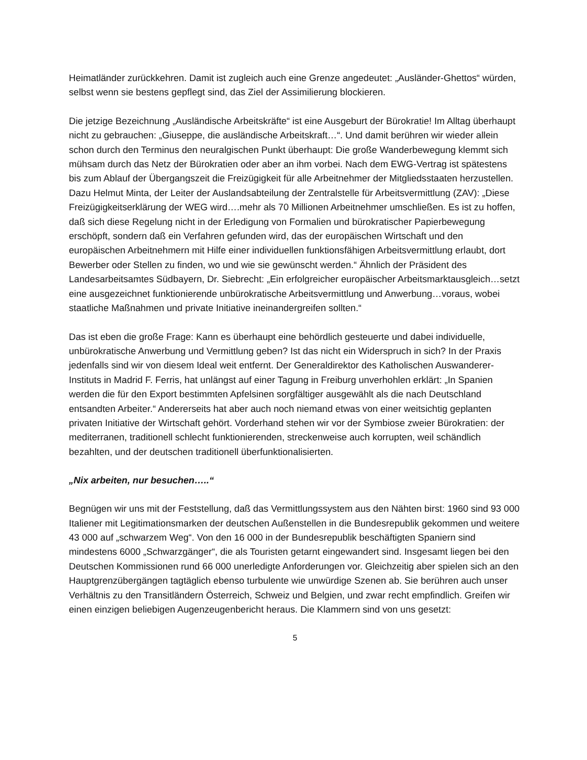Heimatländer zurückkehren. Damit ist zugleich auch eine Grenze angedeutet: „Ausländer-Ghettos“ würden, selbst wenn sie bestens gepflegt sind, das Ziel der Assimilierung blockieren.
Die jetzige Bezeichnung „Ausländische Arbeitskräfte“ ist eine Ausgeburt der Bürokratie! Im Alltag überhaupt nicht zu gebrauchen: „Giuseppe, die ausländische Arbeitskraft…“. Und damit berühren wir wieder allein schon durch den Terminus den neuralgischen Punkt überhaupt: Die große Wanderbewegung klemmt sich mühsam durch das Netz der Bürokratien oder aber an ihm vorbei. Nach dem EWG-Vertrag ist spätestens bis zum Ablauf der Übergangszeit die Freizügigkeit für alle Arbeitnehmer der Mitgliedsstaaten herzustellen. Dazu Helmut Minta, der Leiter der Auslandsabteilung der Zentralstelle für Arbeitsvermittlung (ZAV): „Diese Freizügigkeitserklärung der WEG wird….mehr als 70 Millionen Arbeitnehmer umschließen. Es ist zu hoffen, daß sich diese Regelung nicht in der Erledigung von Formalien und bürokratischer Papierbewegung erschöpft, sondern daß ein Verfahren gefunden wird, das der europäischen Wirtschaft und den europäischen Arbeitnehmern mit Hilfe einer individuellen funktionsfähigen Arbeitsvermittlung erlaubt, dort Bewerber oder Stellen zu finden, wo und wie sie gewünscht werden.“ Ähnlich der Präsident des Landesarbeitsamtes Südbayern, Dr. Siebrecht: „Ein erfolgreicher europäischer Arbeitsmarktausgleich…setzt eine ausgezeichnet funktionierende unbürokratische Arbeitsvermittlung und Anwerbung…voraus, wobei staatliche Maßnahmen und private Initiative ineinandergreifen sollten.“
Das ist eben die große Frage: Kann es überhaupt eine behördlich gesteuerte und dabei individuelle, unbürokratische Anwerbung und Vermittlung geben? Ist das nicht ein Widerspruch in sich? In der Praxis jedenfalls sind wir von diesem Ideal weit entfernt. Der Generaldirektor des Katholischen Auswanderer-Instituts in Madrid F. Ferris, hat unlängst auf einer Tagung in Freiburg unverhohlen erklärt: „In Spanien werden die für den Export bestimmten Apfelsinen sorgfältiger ausgewählt als die nach Deutschland entsandten Arbeiter.“ Andererseits hat aber auch noch niemand etwas von einer weitsichtig geplanten privaten Initiative der Wirtschaft gehört. Vorderhand stehen wir vor der Symbiose zweier Bürokratien: der mediterranen, traditionell schlecht funktionierenden, streckenweise auch korrupten, weil schändlich bezahlten, und der deutschen traditionell überfunktionalisierten.
„Nix arbeiten, nur besuchen…..“
Begnügen wir uns mit der Feststellung, daß das Vermittlungssystem aus den Nähten birst: 1960 sind 93 000 Italiener mit Legitimationsmarken der deutschen Außenstellen in die Bundesrepublik gekommen und weitere 43 000 auf „schwarzem Weg“. Von den 16 000 in der Bundesrepublik beschäftigten Spaniern sind mindestens 6000 „Schwarzgänger“, die als Touristen getarnt eingewandert sind. Insgesamt liegen bei den Deutschen Kommissionen rund 66 000 unerledigte Anforderungen vor. Gleichzeitig aber spielen sich an den Hauptgrenzübergängen tagtäglich ebenso turbulente wie unwürdige Szenen ab. Sie berühren auch unser Verhältnis zu den Transitländern Österreich, Schweiz und Belgien, und zwar recht empfindlich. Greifen wir einen einzigen beliebigen Augenzeugenbericht heraus. Die Klammern sind von uns gesetzt:
5